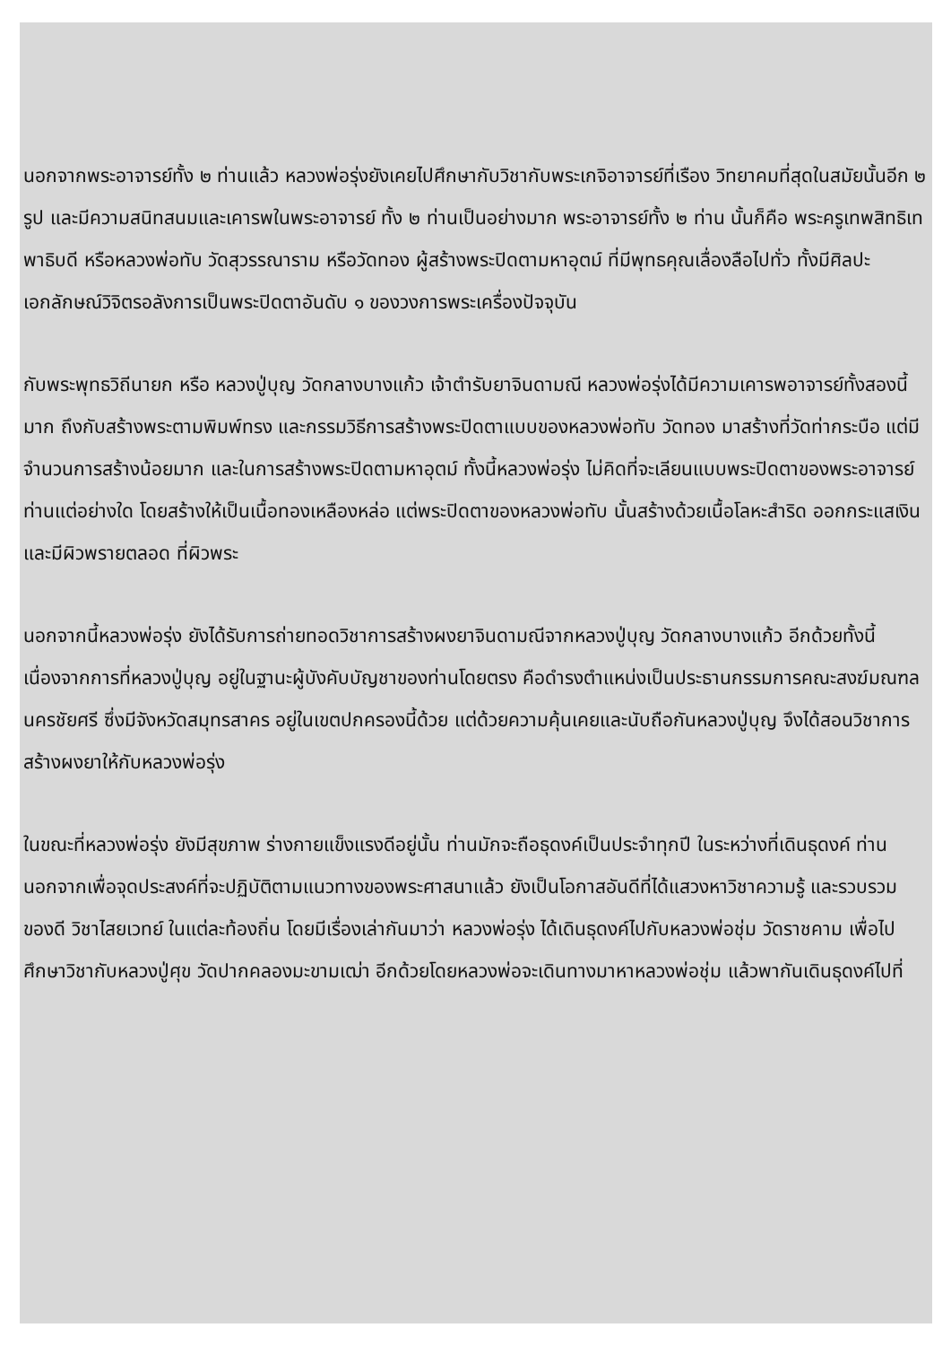นอกจากพระอาจารย์ทั้ง ๒ ท่านแล้ว หลวงพ่อรุ่งยังเคยไปศึกษากับวิชากับพระเกจิอาจารย์ที่เรือง วิทยาคมที่สุดในสมัยนั้นอีก ๒ รูป และมีความสนิทสนมและเคารพในพระอาจารย์ ทั้ง ๒ ท่านเป็นอย่างมาก พระอาจารย์ทั้ง ๒ ท่าน นั้นก็คือ พระครูเทพสิทธิเทพาธิบดี หรือหลวงพ่อทับ วัดสุวรรณาราม หรือวัดทอง ผู้สร้างพระปิดตามหาอุตม์ ที่มีพุทธคุณเลื่องลือไปทั่ว ทั้งมีศิลปะเอกลักษณ์วิจิตรอลังการเป็นพระปิดตาอันดับ ๑ ของวงการพระเครื่องปัจจุบัน
กับพระพุทธวิถีนายก หรือ หลวงปู่บุญ วัดกลางบางแก้ว เจ้าตำรับยาจินดามณี หลวงพ่อรุ่งได้มีความเคารพอาจารย์ทั้งสองนี้มาก ถึงกับสร้างพระตามพิมพ์ทรง และกรรมวิธีการสร้างพระปิดตาแบบของหลวงพ่อทับ วัดทอง มาสร้างที่วัดท่ากระบือ แต่มีจำนวนการสร้างน้อยมาก และในการสร้างพระปิดตามหาอุตม์ ทั้งนี้หลวงพ่อรุ่ง ไม่คิดที่จะเลียนแบบพระปิดตาของพระอาจารย์ท่านแต่อย่างใด โดยสร้างให้เป็นเนื้อทองเหลืองหล่อ แต่พระปิดตาของหลวงพ่อทับ นั้นสร้างด้วยเนื้อโลหะสำริด ออกกระแสเงิน และมีผิวพรายตลอด ที่ผิวพระ
นอกจากนี้หลวงพ่อรุ่ง ยังได้รับการถ่ายทอดวิชาการสร้างผงยาจินดามณีจากหลวงปู่บุญ วัดกลางบางแก้ว อีกด้วยทั้งนี้ เนื่องจากการที่หลวงปู่บุญ อยู่ในฐานะผู้บังคับบัญชาของท่านโดยตรง คือดำรงตำแหน่งเป็นประธานกรรมการคณะสงฆ์มณฑลนครชัยศรี ซึ่งมีจังหวัดสมุทรสาคร อยู่ในเขตปกครองนี้ด้วย แต่ด้วยความคุ้นเคยและนับถือกันหลวงปู่บุญ จึงได้สอนวิชาการสร้างผงยาให้กับหลวงพ่อรุ่ง
ในขณะที่หลวงพ่อรุ่ง ยังมีสุขภาพ ร่างกายแข็งแรงดีอยู่นั้น ท่านมักจะถือธุดงค์เป็นประจำทุกปี ในระหว่างที่เดินธุดงค์ ท่านนอกจากเพื่อจุดประสงค์ที่จะปฏิบัติตามแนวทางของพระศาสนาแล้ว ยังเป็นโอกาสอันดีที่ได้แสวงหาวิชาความรู้ และรวบรวมของดี วิชาไสยเวทย์ ในแต่ละท้องถิ่น โดยมีเรื่องเล่ากันมาว่า หลวงพ่อรุ่ง ได้เดินธุดงค์ไปกับหลวงพ่อชุ่ม วัดราชคาม เพื่อไปศึกษาวิชากับหลวงปู่ศุข วัดปากคลองมะขามเฒ่า อีกด้วยโดยหลวงพ่อจะเดินทางมาหาหลวงพ่อชุ่ม แล้วพากันเดินธุดงค์ไปที่